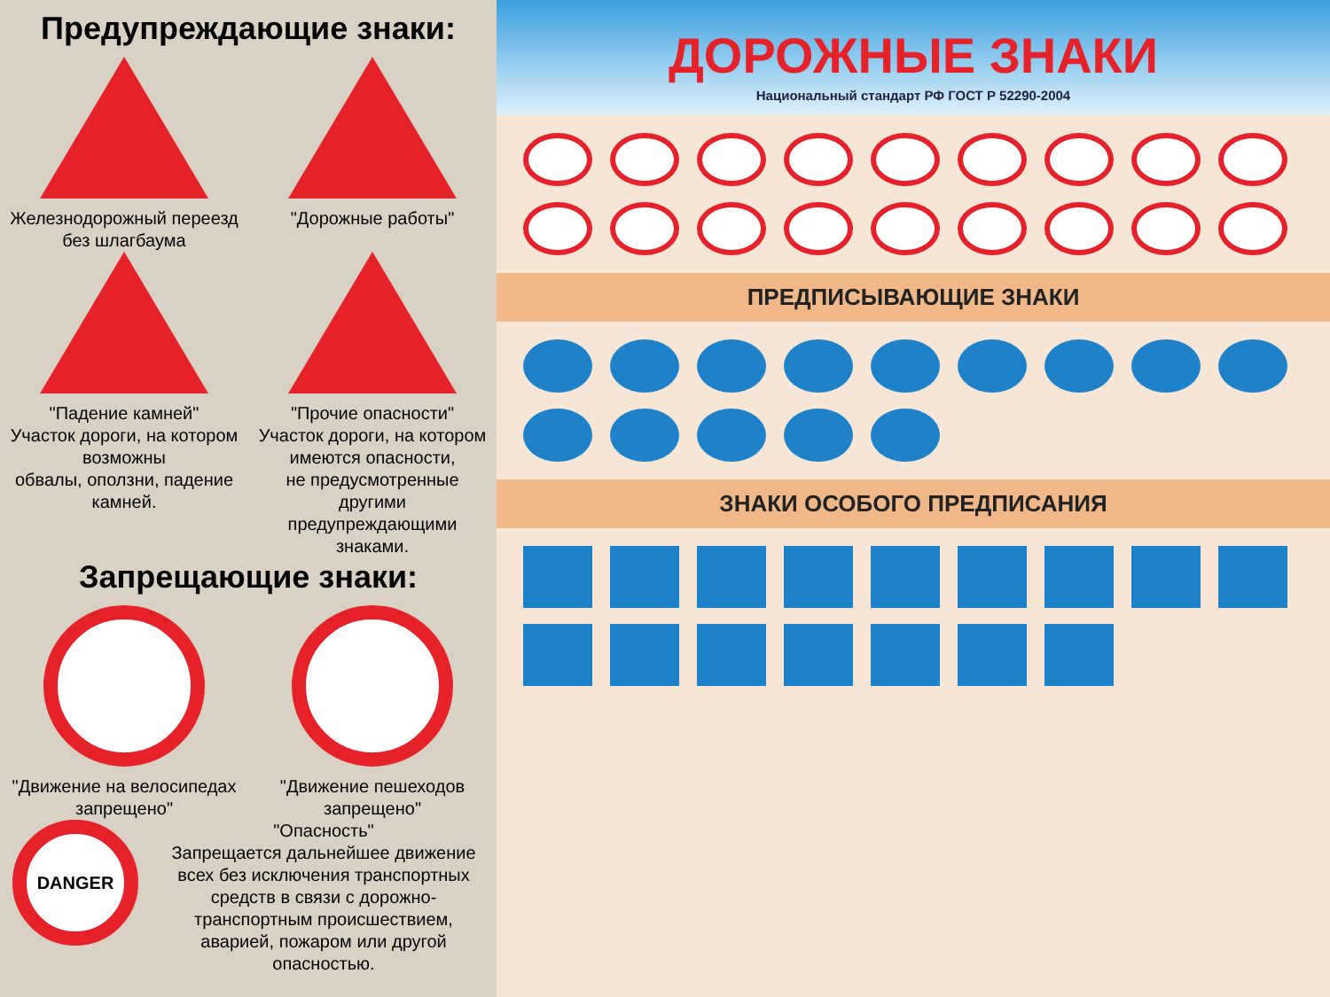Предупреждающие знаки:
Железнодорожный переезд
без шлагбаума
"Дорожные работы"
"Падение камней"
Участок дороги, на котором возможны
обвалы, оползни, падение камней.
"Прочие опасности"
Участок дороги, на котором имеются опасности,
не предусмотренные другими предупреждающими знаками.
Запрещающие знаки:
"Движение на велосипедах запрещено"
"Движение пешеходов запрещено"
DANGER
"Опасность"
Запрещается дальнейшее движение всех без исключения транспортных средств в связи с дорожно-транспортным происшествием, аварией, пожаром или другой опасностью.
ДОРОЖНЫЕ ЗНАКИ
Национальный стандарт РФ ГОСТ Р 52290-2004
ПРЕДПИСЫВАЮЩИЕ ЗНАКИ
ЗНАКИ ОСОБОГО ПРЕДПИСАНИЯ